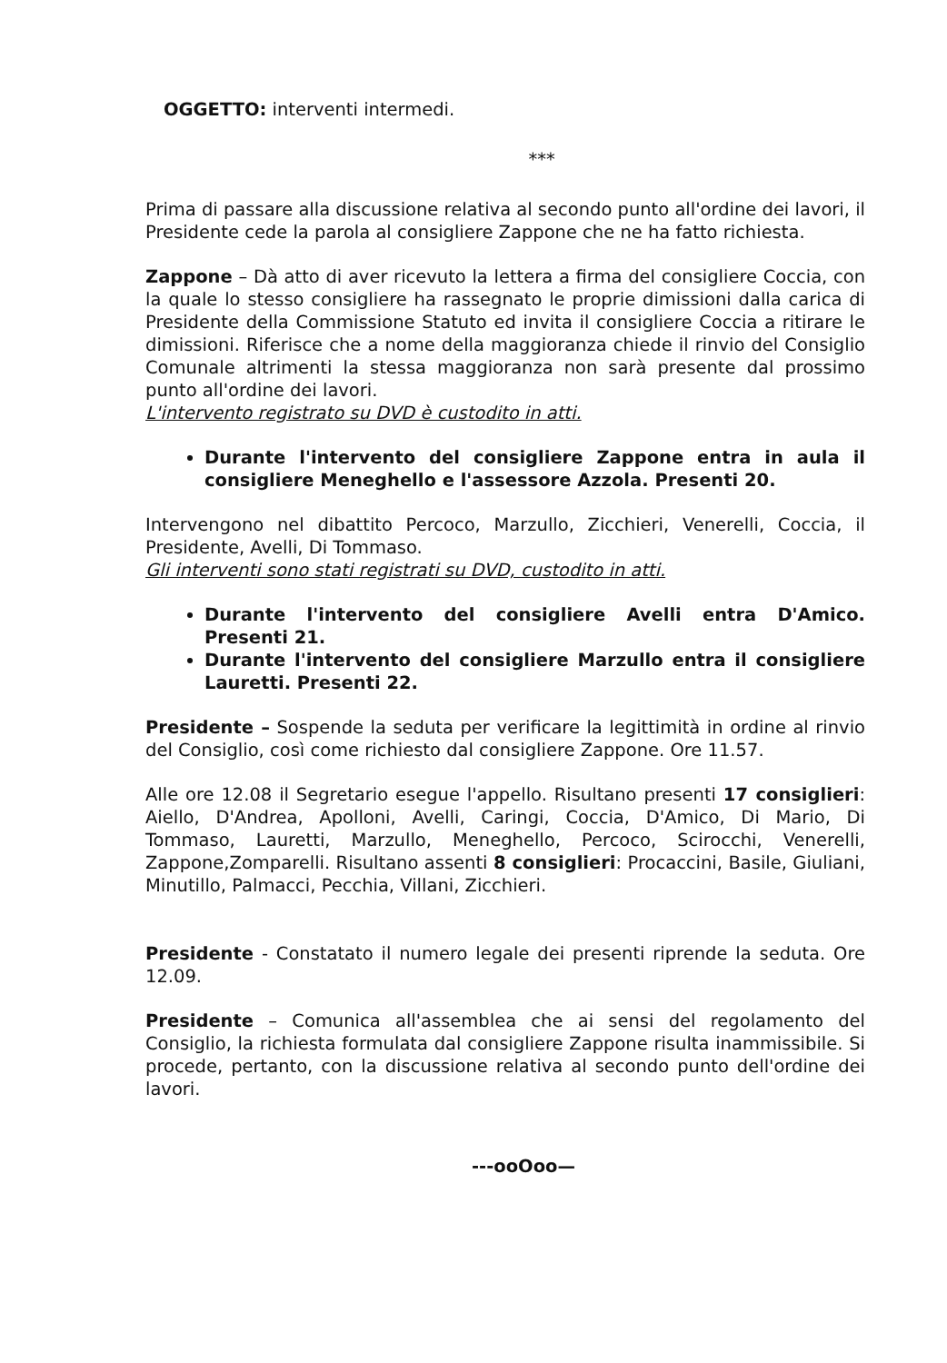OGGETTO: interventi intermedi.
***
Prima di passare alla discussione relativa al secondo punto all'ordine dei lavori, il Presidente cede la parola al consigliere Zappone che ne ha fatto richiesta.
Zappone – Dà atto di aver ricevuto la lettera a firma del consigliere Coccia, con la quale lo stesso consigliere ha rassegnato le proprie dimissioni dalla carica di Presidente della Commissione Statuto ed invita il consigliere Coccia a ritirare le dimissioni. Riferisce che a nome della maggioranza chiede il rinvio del Consiglio Comunale altrimenti la stessa maggioranza non sarà presente dal prossimo punto all'ordine dei lavori.
L'intervento registrato su DVD è custodito in atti.
Durante l'intervento del consigliere Zappone entra in aula il consigliere Meneghello e l'assessore Azzola. Presenti 20.
Intervengono nel dibattito Percoco, Marzullo, Zicchieri, Venerelli, Coccia, il Presidente, Avelli, Di Tommaso.
Gli interventi sono stati registrati su DVD, custodito in atti.
Durante l'intervento del consigliere Avelli entra D'Amico. Presenti 21.
Durante l'intervento del consigliere Marzullo entra il consigliere Lauretti. Presenti 22.
Presidente – Sospende la seduta per verificare la legittimità in ordine al rinvio del Consiglio, così come richiesto dal consigliere Zappone. Ore 11.57.
Alle ore 12.08 il Segretario esegue l'appello. Risultano presenti 17 consiglieri: Aiello, D'Andrea, Apolloni, Avelli, Caringi, Coccia, D'Amico, Di Mario, Di Tommaso, Lauretti, Marzullo, Meneghello, Percoco, Scirocchi, Venerelli, Zappone,Zomparelli. Risultano assenti 8 consiglieri: Procaccini, Basile, Giuliani, Minutillo, Palmacci, Pecchia, Villani, Zicchieri.
Presidente - Constatato il numero legale dei presenti riprende la seduta. Ore 12.09.
Presidente – Comunica all'assemblea che ai sensi del regolamento del Consiglio, la richiesta formulata dal consigliere Zappone risulta inammissibile. Si procede, pertanto, con la discussione relativa al secondo punto dell'ordine dei lavori.
---ooOoo—